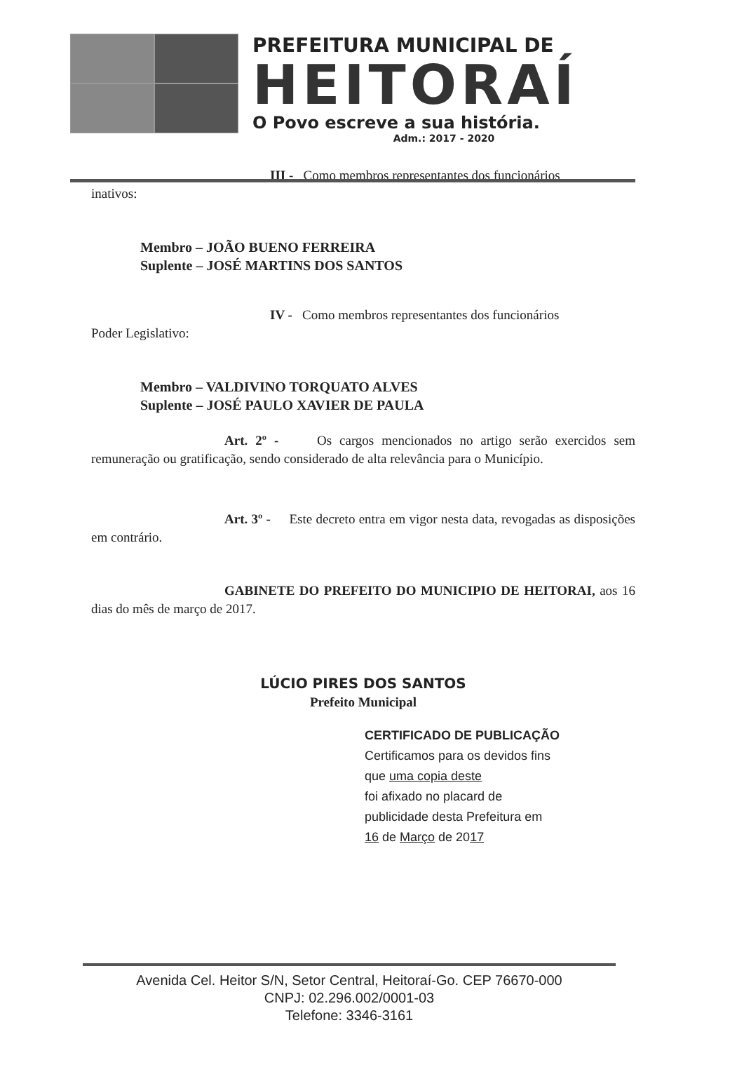PREFEITURA MUNICIPAL DE
HEITORAÍ
O Povo escreve a sua história.
Adm.: 2017 - 2020
III - Como membros representantes dos funcionários
inativos:
Membro – JOÃO BUENO FERREIRA
Suplente – JOSÉ MARTINS DOS SANTOS
IV - Como membros representantes dos funcionários
Poder Legislativo:
Membro – VALDIVINO TORQUATO ALVES
Suplente – JOSÉ PAULO XAVIER DE PAULA
Art. 2º - Os cargos mencionados no artigo serão exercidos sem remuneração ou gratificação, sendo considerado de alta relevância para o Município.
Art. 3º - Este decreto entra em vigor nesta data, revogadas as disposições em contrário.
GABINETE DO PREFEITO DO MUNICIPIO DE HEITORAI, aos 16 dias do mês de março de 2017.
LÚCIO PIRES DOS SANTOS
Prefeito Municipal
CERTIFICADO DE PUBLICAÇÃO
Certificamos para os devidos fins
que uma copia deste
foi afixado no placard de
publicidade desta Prefeitura em
16 de Março de 2017
Avenida Cel. Heitor S/N, Setor Central, Heitoraí-Go. CEP 76670-000
CNPJ: 02.296.002/0001-03
Telefone: 3346-3161